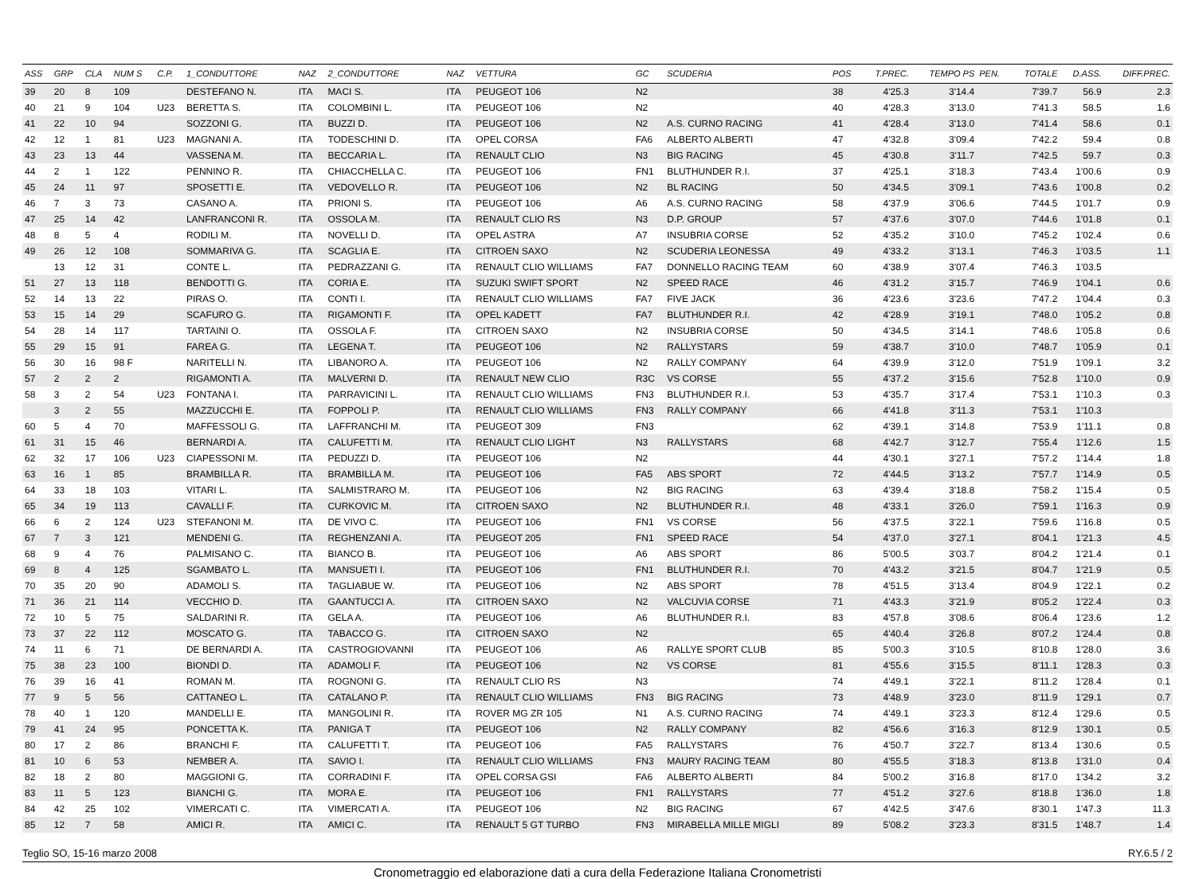| ASS | GRP | CLA | NUM S | C.P. | 1_CONDUTTORE | NAZ | 2_CONDUTTORE | NAZ | VETTURA | GC | SCUDERIA | POS | T.PREC. | TEMPO PS | PEN. | TOTALE | D.ASS. | DIFF.PREC. |
| --- | --- | --- | --- | --- | --- | --- | --- | --- | --- | --- | --- | --- | --- | --- | --- | --- | --- | --- |
| 39 | 20 | 8 | 109 | | DESTEFANO N. | ITA | MACI S. | ITA | PEUGEOT 106 | N2 | | 38 | 4'25.3 | 3'14.4 | | 7'39.7 | 56.9 | 2.3 |
| 40 | 21 | 9 | 104 | U23 | BERETTA S. | ITA | COLOMBINI L. | ITA | PEUGEOT 106 | N2 | | 40 | 4'28.3 | 3'13.0 | | 7'41.3 | 58.5 | 1.6 |
| 41 | 22 | 10 | 94 | | SOZZONI G. | ITA | BUZZI D. | ITA | PEUGEOT 106 | N2 | A.S. CURNO RACING | 41 | 4'28.4 | 3'13.0 | | 7'41.4 | 58.6 | 0.1 |
| 42 | 12 | 1 | 81 | U23 | MAGNANI A. | ITA | TODESCHINI D. | ITA | OPEL CORSA | FA6 | ALBERTO ALBERTI | 47 | 4'32.8 | 3'09.4 | | 7'42.2 | 59.4 | 0.8 |
| 43 | 23 | 13 | 44 | | VASSENA M. | ITA | BECCARIA L. | ITA | RENAULT CLIO | N3 | BIG RACING | 45 | 4'30.8 | 3'11.7 | | 7'42.5 | 59.7 | 0.3 |
| 44 | 2 | 1 | 122 | | PENNINO R. | ITA | CHIACCHELLA C. | ITA | PEUGEOT 106 | FN1 | BLUTHUNDER R.I. | 37 | 4'25.1 | 3'18.3 | | 7'43.4 | 1'00.6 | 0.9 |
| 45 | 24 | 11 | 97 | | SPOSETTI E. | ITA | VEDOVELLO R. | ITA | PEUGEOT 106 | N2 | BL RACING | 50 | 4'34.5 | 3'09.1 | | 7'43.6 | 1'00.8 | 0.2 |
| 46 | 7 | 3 | 73 | | CASANO A. | ITA | PRIONI S. | ITA | PEUGEOT 106 | A6 | A.S. CURNO RACING | 58 | 4'37.9 | 3'06.6 | | 7'44.5 | 1'01.7 | 0.9 |
| 47 | 25 | 14 | 42 | | LANFRANCONI R. | ITA | OSSOLA M. | ITA | RENAULT CLIO RS | N3 | D.P. GROUP | 57 | 4'37.6 | 3'07.0 | | 7'44.6 | 1'01.8 | 0.1 |
| 48 | 8 | 5 | 4 | | RODILI M. | ITA | NOVELLI D. | ITA | OPEL ASTRA | A7 | INSUBRIA CORSE | 52 | 4'35.2 | 3'10.0 | | 7'45.2 | 1'02.4 | 0.6 |
| 49 | 26 | 12 | 108 | | SOMMARIVA G. | ITA | SCAGLIA E. | ITA | CITROEN SAXO | N2 | SCUDERIA LEONESSA | 49 | 4'33.2 | 3'13.1 | | 7'46.3 | 1'03.5 | 1.1 |
| | 13 | 12 | 31 | | CONTE L. | ITA | PEDRAZZANI G. | ITA | RENAULT CLIO WILLIAMS | FA7 | DONNELLO RACING TEAM | 60 | 4'38.9 | 3'07.4 | | 7'46.3 | 1'03.5 | |
| 51 | 27 | 13 | 118 | | BENDOTTI G. | ITA | CORIA E. | ITA | SUZUKI SWIFT SPORT | N2 | SPEED RACE | 46 | 4'31.2 | 3'15.7 | | 7'46.9 | 1'04.1 | 0.6 |
| 52 | 14 | 13 | 22 | | PIRAS O. | ITA | CONTI I. | ITA | RENAULT CLIO WILLIAMS | FA7 | FIVE JACK | 36 | 4'23.6 | 3'23.6 | | 7'47.2 | 1'04.4 | 0.3 |
| 53 | 15 | 14 | 29 | | SCAFURO G. | ITA | RIGAMONTI F. | ITA | OPEL KADETT | FA7 | BLUTHUNDER R.I. | 42 | 4'28.9 | 3'19.1 | | 7'48.0 | 1'05.2 | 0.8 |
| 54 | 28 | 14 | 117 | | TARTAINI O. | ITA | OSSOLA F. | ITA | CITROEN SAXO | N2 | INSUBRIA CORSE | 50 | 4'34.5 | 3'14.1 | | 7'48.6 | 1'05.8 | 0.6 |
| 55 | 29 | 15 | 91 | | FAREA G. | ITA | LEGENA T. | ITA | PEUGEOT 106 | N2 | RALLYSTARS | 59 | 4'38.7 | 3'10.0 | | 7'48.7 | 1'05.9 | 0.1 |
| 56 | 30 | 16 | 98 F | | NARITELLI N. | ITA | LIBANORO A. | ITA | PEUGEOT 106 | N2 | RALLY COMPANY | 64 | 4'39.9 | 3'12.0 | | 7'51.9 | 1'09.1 | 3.2 |
| 57 | 2 | 2 | 2 | | RIGAMONTI A. | ITA | MALVERNI D. | ITA | RENAULT NEW CLIO | R3C | VS CORSE | 55 | 4'37.2 | 3'15.6 | | 7'52.8 | 1'10.0 | 0.9 |
| 58 | 3 | 2 | 54 | U23 | FONTANA I. | ITA | PARRAVICINI L. | ITA | RENAULT CLIO WILLIAMS | FN3 | BLUTHUNDER R.I. | 53 | 4'35.7 | 3'17.4 | | 7'53.1 | 1'10.3 | 0.3 |
| | 3 | 2 | 55 | | MAZZUCCHI E. | ITA | FOPPOLI P. | ITA | RENAULT CLIO WILLIAMS | FN3 | RALLY COMPANY | 66 | 4'41.8 | 3'11.3 | | 7'53.1 | 1'10.3 | |
| 60 | 5 | 4 | 70 | | MAFFESSOLI G. | ITA | LAFFRANCHI M. | ITA | PEUGEOT 309 | FN3 | | 62 | 4'39.1 | 3'14.8 | | 7'53.9 | 1'11.1 | 0.8 |
| 61 | 31 | 15 | 46 | | BERNARDI A. | ITA | CALUFETTI M. | ITA | RENAULT CLIO LIGHT | N3 | RALLYSTARS | 68 | 4'42.7 | 3'12.7 | | 7'55.4 | 1'12.6 | 1.5 |
| 62 | 32 | 17 | 106 | U23 | CIAPESSONI M. | ITA | PEDUZZI D. | ITA | PEUGEOT 106 | N2 | | 44 | 4'30.1 | 3'27.1 | | 7'57.2 | 1'14.4 | 1.8 |
| 63 | 16 | 1 | 85 | | BRAMBILLA R. | ITA | BRAMBILLA M. | ITA | PEUGEOT 106 | FA5 | ABS SPORT | 72 | 4'44.5 | 3'13.2 | | 7'57.7 | 1'14.9 | 0.5 |
| 64 | 33 | 18 | 103 | | VITARI L. | ITA | SALMISTRARO M. | ITA | PEUGEOT 106 | N2 | BIG RACING | 63 | 4'39.4 | 3'18.8 | | 7'58.2 | 1'15.4 | 0.5 |
| 65 | 34 | 19 | 113 | | CAVALLI F. | ITA | CURKOVIC M. | ITA | CITROEN SAXO | N2 | BLUTHUNDER R.I. | 48 | 4'33.1 | 3'26.0 | | 7'59.1 | 1'16.3 | 0.9 |
| 66 | 6 | 2 | 124 | U23 | STEFANONI M. | ITA | DE VIVO C. | ITA | PEUGEOT 106 | FN1 | VS CORSE | 56 | 4'37.5 | 3'22.1 | | 7'59.6 | 1'16.8 | 0.5 |
| 67 | 7 | 3 | 121 | | MENDENI G. | ITA | REGHENZANI A. | ITA | PEUGEOT 205 | FN1 | SPEED RACE | 54 | 4'37.0 | 3'27.1 | | 8'04.1 | 1'21.3 | 4.5 |
| 68 | 9 | 4 | 76 | | PALMISANO C. | ITA | BIANCO B. | ITA | PEUGEOT 106 | A6 | ABS SPORT | 86 | 5'00.5 | 3'03.7 | | 8'04.2 | 1'21.4 | 0.1 |
| 69 | 8 | 4 | 125 | | SGAMBATO L. | ITA | MANSUETI I. | ITA | PEUGEOT 106 | FN1 | BLUTHUNDER R.I. | 70 | 4'43.2 | 3'21.5 | | 8'04.7 | 1'21.9 | 0.5 |
| 70 | 35 | 20 | 90 | | ADAMOLI S. | ITA | TAGLIABUE W. | ITA | PEUGEOT 106 | N2 | ABS SPORT | 78 | 4'51.5 | 3'13.4 | | 8'04.9 | 1'22.1 | 0.2 |
| 71 | 36 | 21 | 114 | | VECCHIO D. | ITA | GAANTUCCI A. | ITA | CITROEN SAXO | N2 | VALCUVIA CORSE | 71 | 4'43.3 | 3'21.9 | | 8'05.2 | 1'22.4 | 0.3 |
| 72 | 10 | 5 | 75 | | SALDARINI R. | ITA | GELA A. | ITA | PEUGEOT 106 | A6 | BLUTHUNDER R.I. | 83 | 4'57.8 | 3'08.6 | | 8'06.4 | 1'23.6 | 1.2 |
| 73 | 37 | 22 | 112 | | MOSCATO G. | ITA | TABACCO G. | ITA | CITROEN SAXO | N2 | | 65 | 4'40.4 | 3'26.8 | | 8'07.2 | 1'24.4 | 0.8 |
| 74 | 11 | 6 | 71 | | DE BERNARDI A. | ITA | CASTROGIOVANNI | ITA | PEUGEOT 106 | A6 | RALLYE SPORT CLUB | 85 | 5'00.3 | 3'10.5 | | 8'10.8 | 1'28.0 | 3.6 |
| 75 | 38 | 23 | 100 | | BIONDI D. | ITA | ADAMOLI F. | ITA | PEUGEOT 106 | N2 | VS CORSE | 81 | 4'55.6 | 3'15.5 | | 8'11.1 | 1'28.3 | 0.3 |
| 76 | 39 | 16 | 41 | | ROMAN M. | ITA | ROGNONI G. | ITA | RENAULT CLIO RS | N3 | | 74 | 4'49.1 | 3'22.1 | | 8'11.2 | 1'28.4 | 0.1 |
| 77 | 9 | 5 | 56 | | CATTANEO L. | ITA | CATALANO P. | ITA | RENAULT CLIO WILLIAMS | FN3 | BIG RACING | 73 | 4'48.9 | 3'23.0 | | 8'11.9 | 1'29.1 | 0.7 |
| 78 | 40 | 1 | 120 | | MANDELLI E. | ITA | MANGOLINI R. | ITA | ROVER MG ZR 105 | N1 | A.S. CURNO RACING | 74 | 4'49.1 | 3'23.3 | | 8'12.4 | 1'29.6 | 0.5 |
| 79 | 41 | 24 | 95 | | PONCETTA K. | ITA | PANIGA T | ITA | PEUGEOT 106 | N2 | RALLY COMPANY | 82 | 4'56.6 | 3'16.3 | | 8'12.9 | 1'30.1 | 0.5 |
| 80 | 17 | 2 | 86 | | BRANCHI F. | ITA | CALUFETTI T. | ITA | PEUGEOT 106 | FA5 | RALLYSTARS | 76 | 4'50.7 | 3'22.7 | | 8'13.4 | 1'30.6 | 0.5 |
| 81 | 10 | 6 | 53 | | NEMBER A. | ITA | SAVIO I. | ITA | RENAULT CLIO WILLIAMS | FN3 | MAURY RACING TEAM | 80 | 4'55.5 | 3'18.3 | | 8'13.8 | 1'31.0 | 0.4 |
| 82 | 18 | 2 | 80 | | MAGGIONI G. | ITA | CORRADINI F. | ITA | OPEL CORSA GSI | FA6 | ALBERTO ALBERTI | 84 | 5'00.2 | 3'16.8 | | 8'17.0 | 1'34.2 | 3.2 |
| 83 | 11 | 5 | 123 | | BIANCHI G. | ITA | MORA E. | ITA | PEUGEOT 106 | FN1 | RALLYSTARS | 77 | 4'51.2 | 3'27.6 | | 8'18.8 | 1'36.0 | 1.8 |
| 84 | 42 | 25 | 102 | | VIMERCATI C. | ITA | VIMERCATI A. | ITA | PEUGEOT 106 | N2 | BIG RACING | 67 | 4'42.5 | 3'47.6 | | 8'30.1 | 1'47.3 | 11.3 |
| 85 | 12 | 7 | 58 | | AMICI R. | ITA | AMICI C. | ITA | RENAULT 5 GT TURBO | FN3 | MIRABELLA MILLE MIGLI | 89 | 5'08.2 | 3'23.3 | | 8'31.5 | 1'48.7 | 1.4 |
Teglio SO, 15-16 marzo 2008 RY.6.5 / 2
Cronometraggio ed elaborazione dati a cura della Federazione Italiana Cronometristi